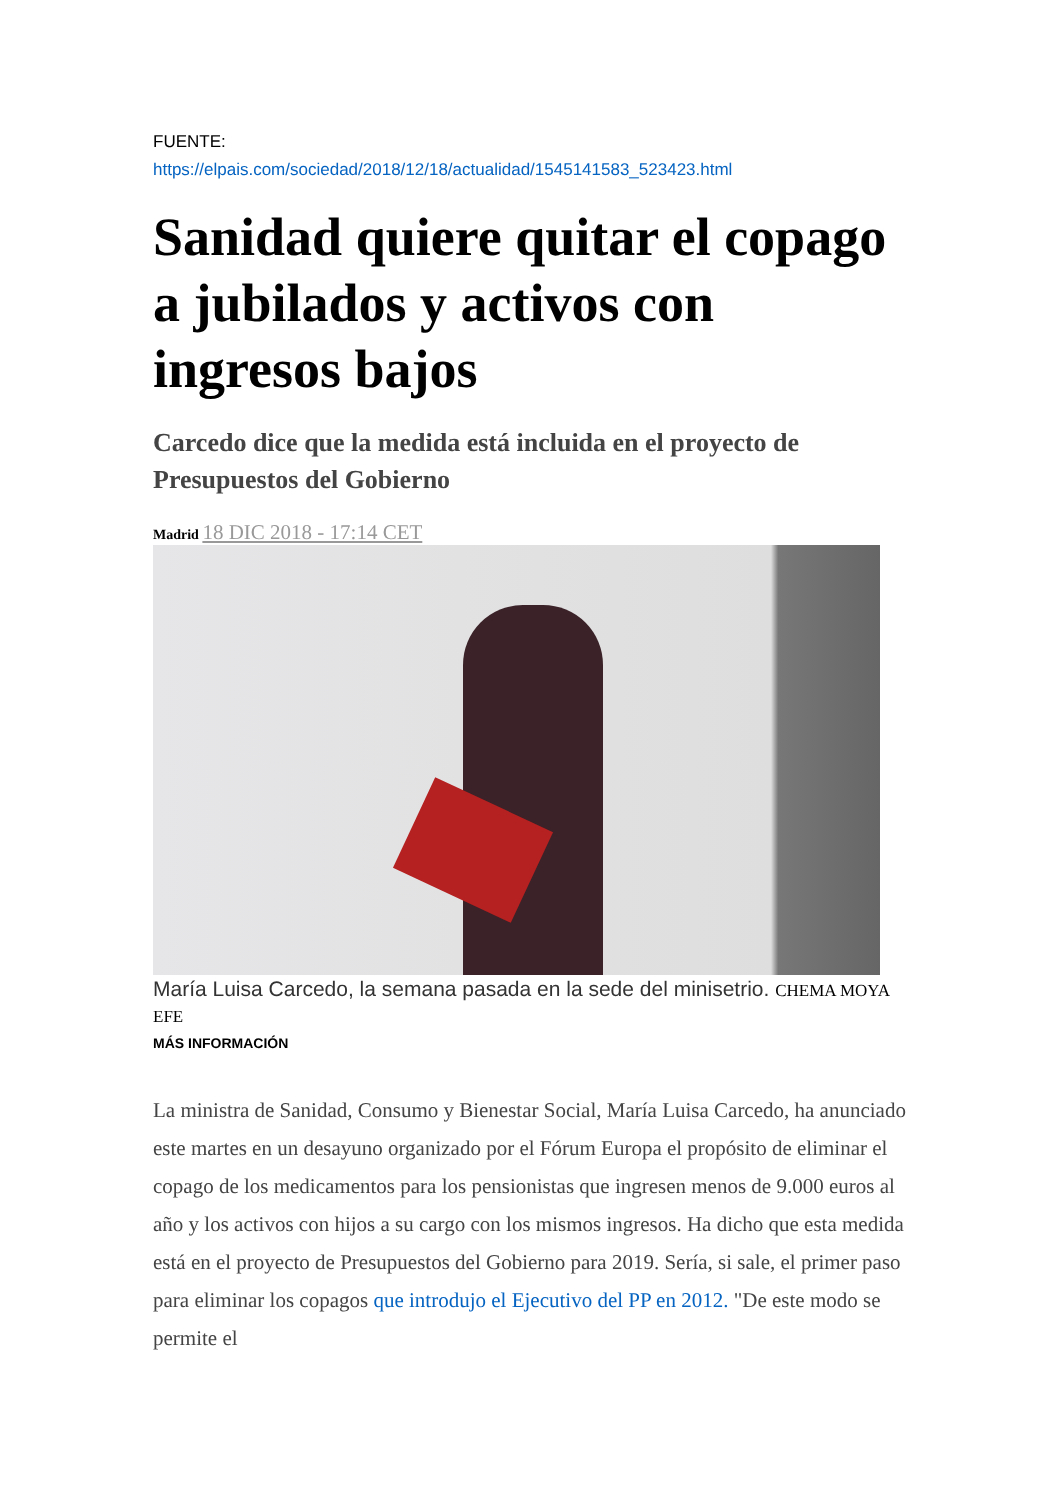FUENTE:
https://elpais.com/sociedad/2018/12/18/actualidad/1545141583_523423.html
Sanidad quiere quitar el copago a jubilados y activos con ingresos bajos
Carcedo dice que la medida está incluida en el proyecto de Presupuestos del Gobierno
Madrid 18 DIC 2018 - 17:14 CET
María Luisa Carcedo, la semana pasada en la sede del minisetrio. CHEMA MOYA EFE
MÁS INFORMACIÓN
La ministra de Sanidad, Consumo y Bienestar Social, María Luisa Carcedo, ha anunciado este martes en un desayuno organizado por el Fórum Europa el propósito de eliminar el copago de los medicamentos para los pensionistas que ingresen menos de 9.000 euros al año y los activos con hijos a su cargo con los mismos ingresos. Ha dicho que esta medida está en el proyecto de Presupuestos del Gobierno para 2019. Sería, si sale, el primer paso para eliminar los copagos que introdujo el Ejecutivo del PP en 2012. "De este modo se permite el